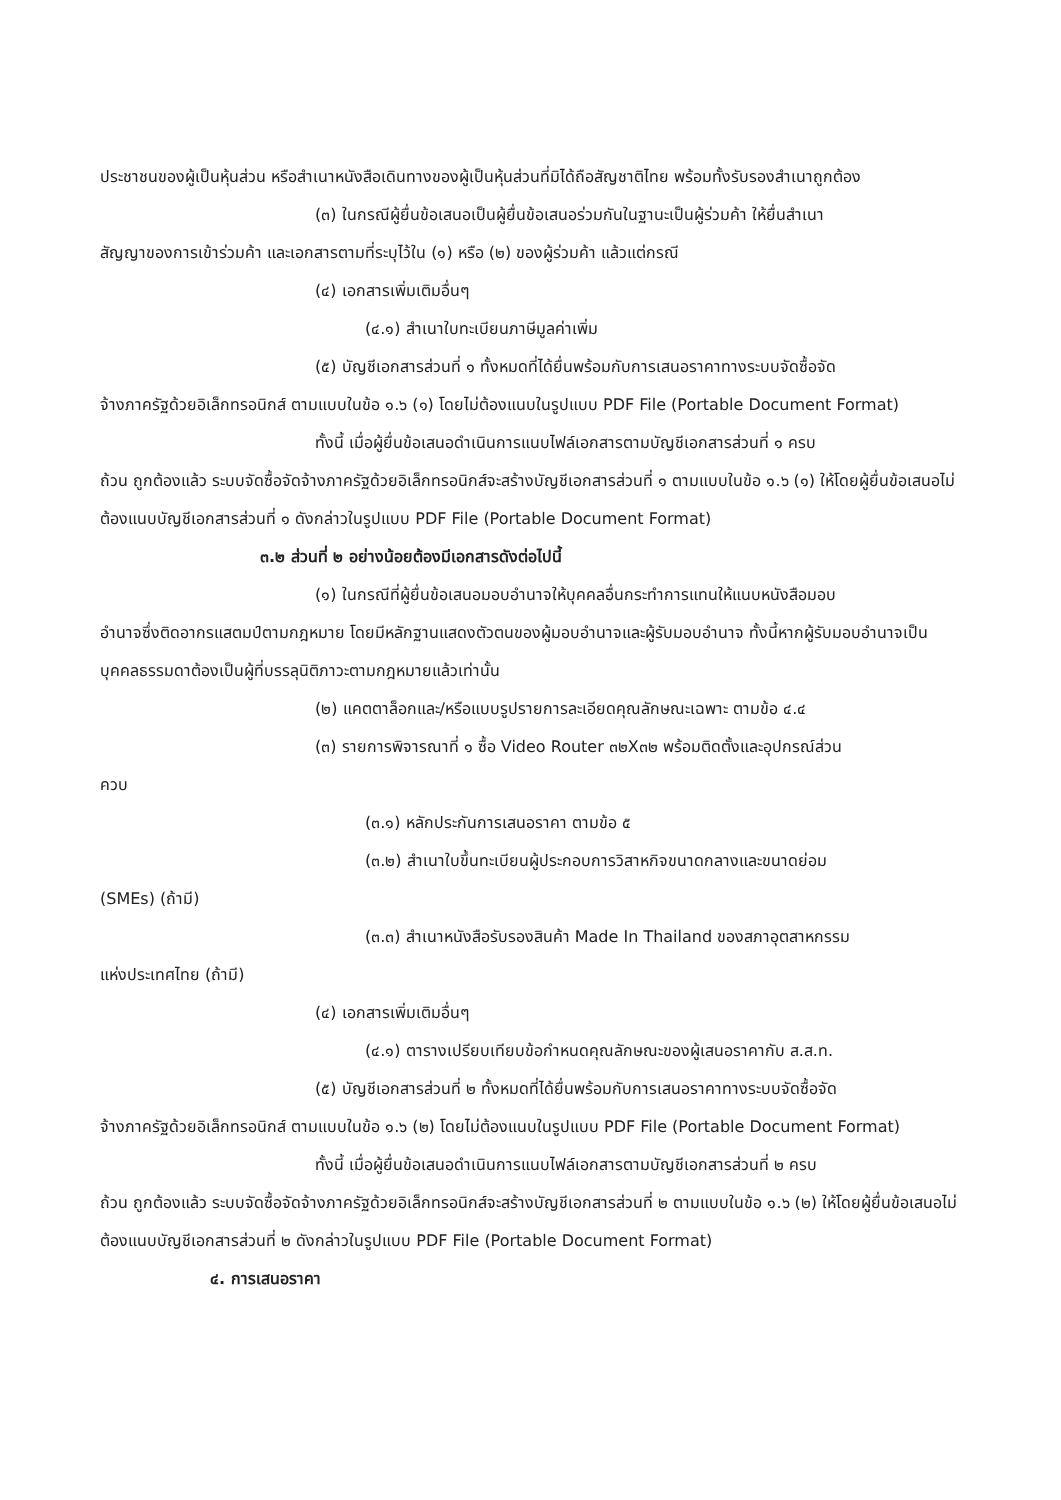ประชาชนของผู้เป็นหุ้นส่วน หรือสำเนาหนังสือเดินทางของผู้เป็นหุ้นส่วนที่มิได้ถือสัญชาติไทย พร้อมทั้งรับรองสำเนาถูกต้อง
(๓) ในกรณีผู้ยื่นข้อเสนอเป็นผู้ยื่นข้อเสนอร่วมกันในฐานะเป็นผู้ร่วมค้า ให้ยื่นสำเนา
สัญญาของการเข้าร่วมค้า และเอกสารตามที่ระบุไว้ใน (๑) หรือ (๒) ของผู้ร่วมค้า แล้วแต่กรณี
(๔) เอกสารเพิ่มเติมอื่นๆ
(๔.๑) สำเนาใบทะเบียนภาษีมูลค่าเพิ่ม
(๕) บัญชีเอกสารส่วนที่ ๑ ทั้งหมดที่ได้ยื่นพร้อมกับการเสนอราคาทางระบบจัดซื้อจัด
จ้างภาครัฐด้วยอิเล็กทรอนิกส์ ตามแบบในข้อ ๑.๖ (๑) โดยไม่ต้องแนบในรูปแบบ PDF File (Portable Document Format)
ทั้งนี้ เมื่อผู้ยื่นข้อเสนอดำเนินการแนบไฟล์เอกสารตามบัญชีเอกสารส่วนที่ ๑ ครบ
ถ้วน ถูกต้องแล้ว ระบบจัดซื้อจัดจ้างภาครัฐด้วยอิเล็กทรอนิกส์จะสร้างบัญชีเอกสารส่วนที่ ๑ ตามแบบในข้อ ๑.๖ (๑) ให้โดยผู้ยื่นข้อเสนอไม่ต้องแนบบัญชีเอกสารส่วนที่ ๑ ดังกล่าวในรูปแบบ PDF File (Portable Document Format)
๓.๒ ส่วนที่ ๒ อย่างน้อยต้องมีเอกสารดังต่อไปนี้
(๑) ในกรณีที่ผู้ยื่นข้อเสนอมอบอำนาจให้บุคคลอื่นกระทำการแทนให้แนบหนังสือมอบ
อำนาจซึ่งติดอากรแสตมป์ตามกฎหมาย โดยมีหลักฐานแสดงตัวตนของผู้มอบอำนาจและผู้รับมอบอำนาจ ทั้งนี้หากผู้รับมอบอำนาจเป็นบุคคลธรรมดาต้องเป็นผู้ที่บรรลุนิติภาวะตามกฎหมายแล้วเท่านั้น
(๒) แคตตาล็อกและ/หรือแบบรูปรายการละเอียดคุณลักษณะเฉพาะ ตามข้อ ๔.๔
(๓) รายการพิจารณาที่ ๑ ซื้อ Video Router ๓๒X๓๒ พร้อมติดตั้งและอุปกรณ์ส่วน
ควบ
(๓.๑) หลักประกันการเสนอราคา ตามข้อ ๕
(๓.๒) สำเนาใบขึ้นทะเบียนผู้ประกอบการวิสาหกิจขนาดกลางและขนาดย่อม
(SMEs) (ถ้ามี)
(๓.๓) สำเนาหนังสือรับรองสินค้า Made In Thailand ของสภาอุตสาหกรรม
แห่งประเทศไทย (ถ้ามี)
(๔) เอกสารเพิ่มเติมอื่นๆ
(๔.๑) ตารางเปรียบเทียบข้อกำหนดคุณลักษณะของผู้เสนอราคากับ ส.ส.ท.
(๕) บัญชีเอกสารส่วนที่ ๒ ทั้งหมดที่ได้ยื่นพร้อมกับการเสนอราคาทางระบบจัดซื้อจัด
จ้างภาครัฐด้วยอิเล็กทรอนิกส์ ตามแบบในข้อ ๑.๖ (๒) โดยไม่ต้องแนบในรูปแบบ PDF File (Portable Document Format)
ทั้งนี้ เมื่อผู้ยื่นข้อเสนอดำเนินการแนบไฟล์เอกสารตามบัญชีเอกสารส่วนที่ ๒ ครบ
ถ้วน ถูกต้องแล้ว ระบบจัดซื้อจัดจ้างภาครัฐด้วยอิเล็กทรอนิกส์จะสร้างบัญชีเอกสารส่วนที่ ๒ ตามแบบในข้อ ๑.๖ (๒) ให้โดยผู้ยื่นข้อเสนอไม่ต้องแนบบัญชีเอกสารส่วนที่ ๒ ดังกล่าวในรูปแบบ PDF File (Portable Document Format)
๔. การเสนอราคา